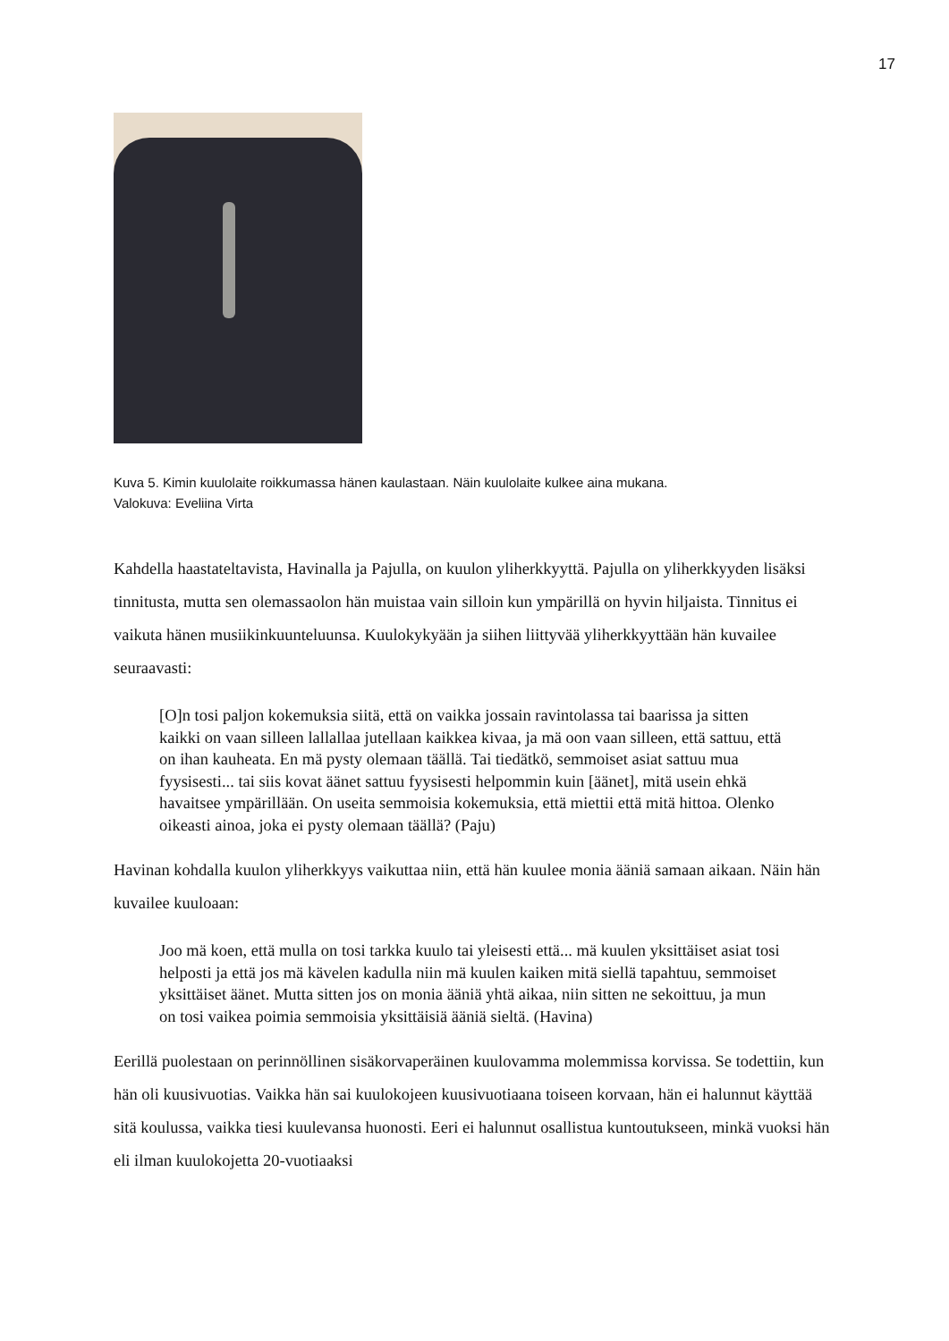17
Kuva 5. Kimin kuulolaite roikkumassa hänen kaulastaan. Näin kuulolaite kulkee aina mukana.
Valokuva: Eveliina Virta
Kahdella haastateltavista, Havinalla ja Pajulla, on kuulon yliherkkyyttä. Pajulla on yliherkkyyden lisäksi tinnitusta, mutta sen olemassaolon hän muistaa vain silloin kun ympärillä on hyvin hiljaista. Tinnitus ei vaikuta hänen musiikinkuunteluunsa. Kuulokykyään ja siihen liittyvää yliherkkyyttään hän kuvailee seuraavasti:
[O]n tosi paljon kokemuksia siitä, että on vaikka jossain ravintolassa tai baarissa ja sitten kaikki on vaan silleen lallallaa jutellaan kaikkea kivaa, ja mä oon vaan silleen, että sattuu, että on ihan kauheata. En mä pysty olemaan täällä. Tai tiedätkö, semmoiset asiat sattuu mua fyysisesti... tai siis kovat äänet sattuu fyysisesti helpommin kuin [äänet], mitä usein ehkä havaitsee ympärillään. On useita semmoisia kokemuksia, että miettii että mitä hittoa. Olenko oikeasti ainoa, joka ei pysty olemaan täällä? (Paju)
Havinan kohdalla kuulon yliherkkyys vaikuttaa niin, että hän kuulee monia ääniä samaan aikaan. Näin hän kuvailee kuuloaan:
Joo mä koen, että mulla on tosi tarkka kuulo tai yleisesti että... mä kuulen yksittäiset asiat tosi helposti ja että jos mä kävelen kadulla niin mä kuulen kaiken mitä siellä tapahtuu, semmoiset yksittäiset äänet. Mutta sitten jos on monia ääniä yhtä aikaa, niin sitten ne sekoittuu, ja mun on tosi vaikea poimia semmoisia yksittäisiä ääniä sieltä. (Havina)
Eerillä puolestaan on perinnöllinen sisäkorvaperäinen kuulovamma molemmissa korvissa. Se todettiin, kun hän oli kuusivuotias. Vaikka hän sai kuulokojeen kuusivuotiaana toiseen korvaan, hän ei halunnut käyttää sitä koulussa, vaikka tiesi kuulevansa huonosti. Eeri ei halunnut osallistua kuntoutukseen, minkä vuoksi hän eli ilman kuulokojetta 20-vuotiaaksi